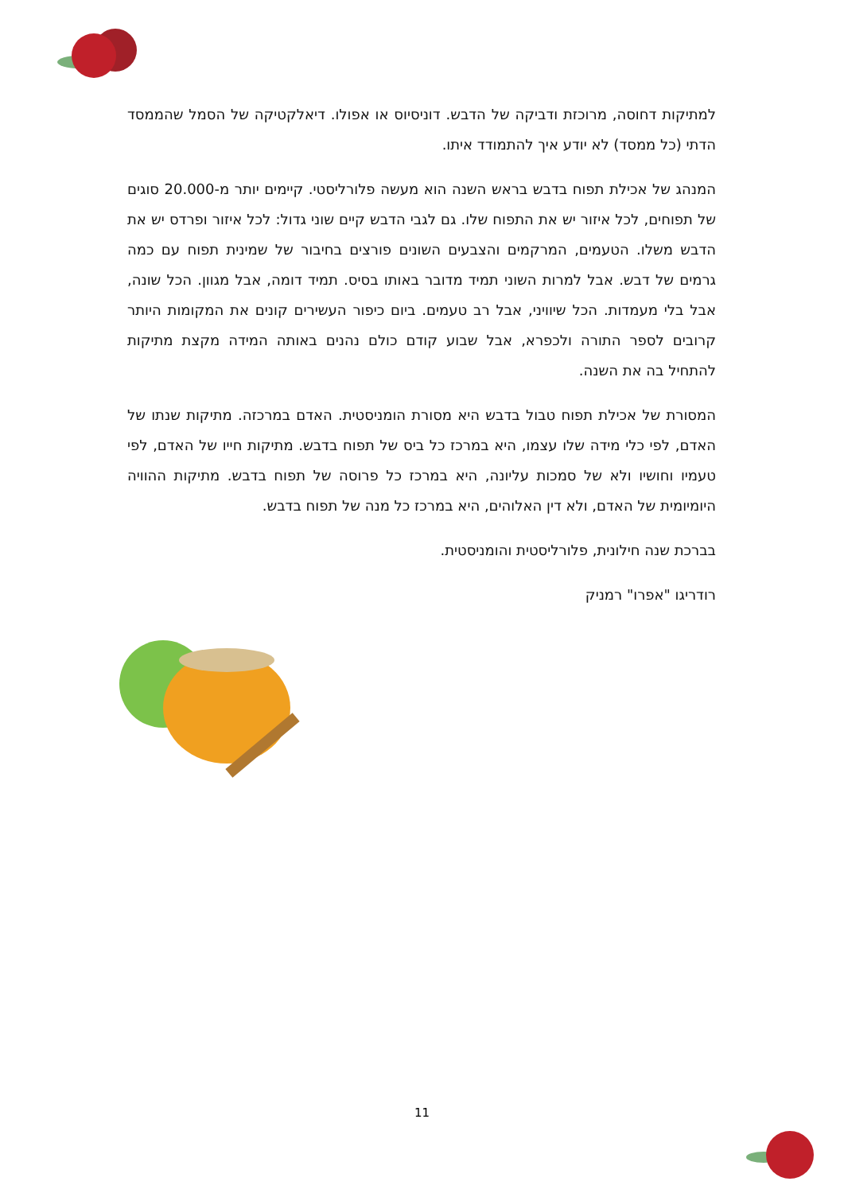למתיקות דחוסה, מרוכזת ודביקה של הדבש. דוניסיוס או אפולו. דיאלקטיקה של הסמל שהממסד הדתי (כל ממסד) לא יודע איך להתמודד איתו.
המנהג של אכילת תפוח בדבש בראש השנה הוא מעשה פלורליסטי. קיימים יותר מ-20.000 סוגים של תפוחים, לכל איזור יש את התפוח שלו. גם לגבי הדבש קיים שוני גדול: לכל איזור ופרדס יש את הדבש משלו. הטעמים, המרקמים והצבעים השונים פורצים בחיבור של שמינית תפוח עם כמה גרמים של דבש. אבל למרות השוני תמיד מדובר באותו בסיס. תמיד דומה, אבל מגוון. הכל שונה, אבל בלי מעמדות. הכל שיוויני, אבל רב טעמים. ביום כיפור העשירים קונים את המקומות היותר קרובים לספר התורה ולכפרא, אבל שבוע קודם כולם נהנים באותה המידה מקצת מתיקות להתחיל בה את השנה.
המסורת של אכילת תפוח טבול בדבש היא מסורת הומניסטית. האדם במרכזה. מתיקות שנתו של האדם, לפי כלי מידה שלו עצמו, היא במרכז כל ביס של תפוח בדבש. מתיקות חייו של האדם, לפי טעמיו וחושיו ולא של סמכות עליונה, היא במרכז כל פרוסה של תפוח בדבש. מתיקות ההוויה היומיומית של האדם, ולא דין האלוהים, היא במרכז כל מנה של תפוח בדבש.
בברכת שנה חילונית, פלורליסטית והומניסטית.
רודריגו "אפרו" רמניק
11